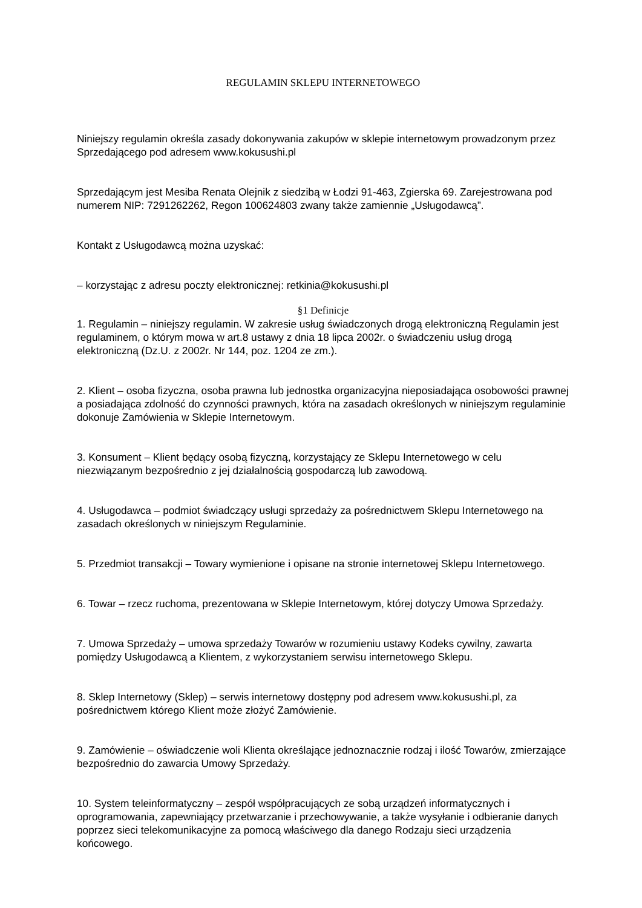REGULAMIN SKLEPU INTERNETOWEGO
Niniejszy regulamin określa zasady dokonywania zakupów w sklepie internetowym prowadzonym przez Sprzedającego pod adresem www.kokusushi.pl
Sprzedającym jest Mesiba Renata Olejnik z siedzibą w Łodzi 91-463, Zgierska 69. Zarejestrowana pod numerem NIP: 7291262262, Regon 100624803 zwany także zamiennie „Usługodawcą”.
Kontakt z Usługodawcą można uzyskać:
– korzystając z adresu poczty elektronicznej: retkinia@kokusushi.pl
§1 Definicje
1. Regulamin – niniejszy regulamin. W zakresie usług świadczonych drogą elektroniczną Regulamin jest regulaminem, o którym mowa w art.8 ustawy z dnia 18 lipca 2002r. o świadczeniu usług drogą elektroniczną (Dz.U. z 2002r. Nr 144, poz. 1204 ze zm.).
2. Klient – osoba fizyczna, osoba prawna lub jednostka organizacyjna nieposiadająca osobowości prawnej a posiadająca zdolność do czynności prawnych, która na zasadach określonych w niniejszym regulaminie dokonuje Zamówienia w Sklepie Internetowym.
3. Konsument – Klient będący osobą fizyczną, korzystający ze Sklepu Internetowego w celu niezwiązanym bezpośrednio z jej działalnością gospodarczą lub zawodową.
4. Usługodawca – podmiot świadczący usługi sprzedaży za pośrednictwem Sklepu Internetowego na zasadach określonych w niniejszym Regulaminie.
5. Przedmiot transakcji – Towary wymienione i opisane na stronie internetowej Sklepu Internetowego.
6. Towar – rzecz ruchoma, prezentowana w Sklepie Internetowym, której dotyczy Umowa Sprzedaży.
7. Umowa Sprzedaży – umowa sprzedaży Towarów w rozumieniu ustawy Kodeks cywilny, zawarta pomiędzy Usługodawcą a Klientem, z wykorzystaniem serwisu internetowego Sklepu.
8. Sklep Internetowy (Sklep) – serwis internetowy dostępny pod adresem www.kokusushi.pl, za pośrednictwem którego Klient może złożyć Zamówienie.
9. Zamówienie – oświadczenie woli Klienta określające jednoznacznie rodzaj i ilość Towarów, zmierzające bezpośrednio do zawarcia Umowy Sprzedaży.
10. System teleinformatyczny – zespół współpracujących ze sobą urządzeń informatycznych i oprogramowania, zapewniający przetwarzanie i przechowywanie, a także wysyłanie i odbieranie danych poprzez sieci telekomunikacyjne za pomocą właściwego dla danego Rodzaju sieci urządzenia końcowego.